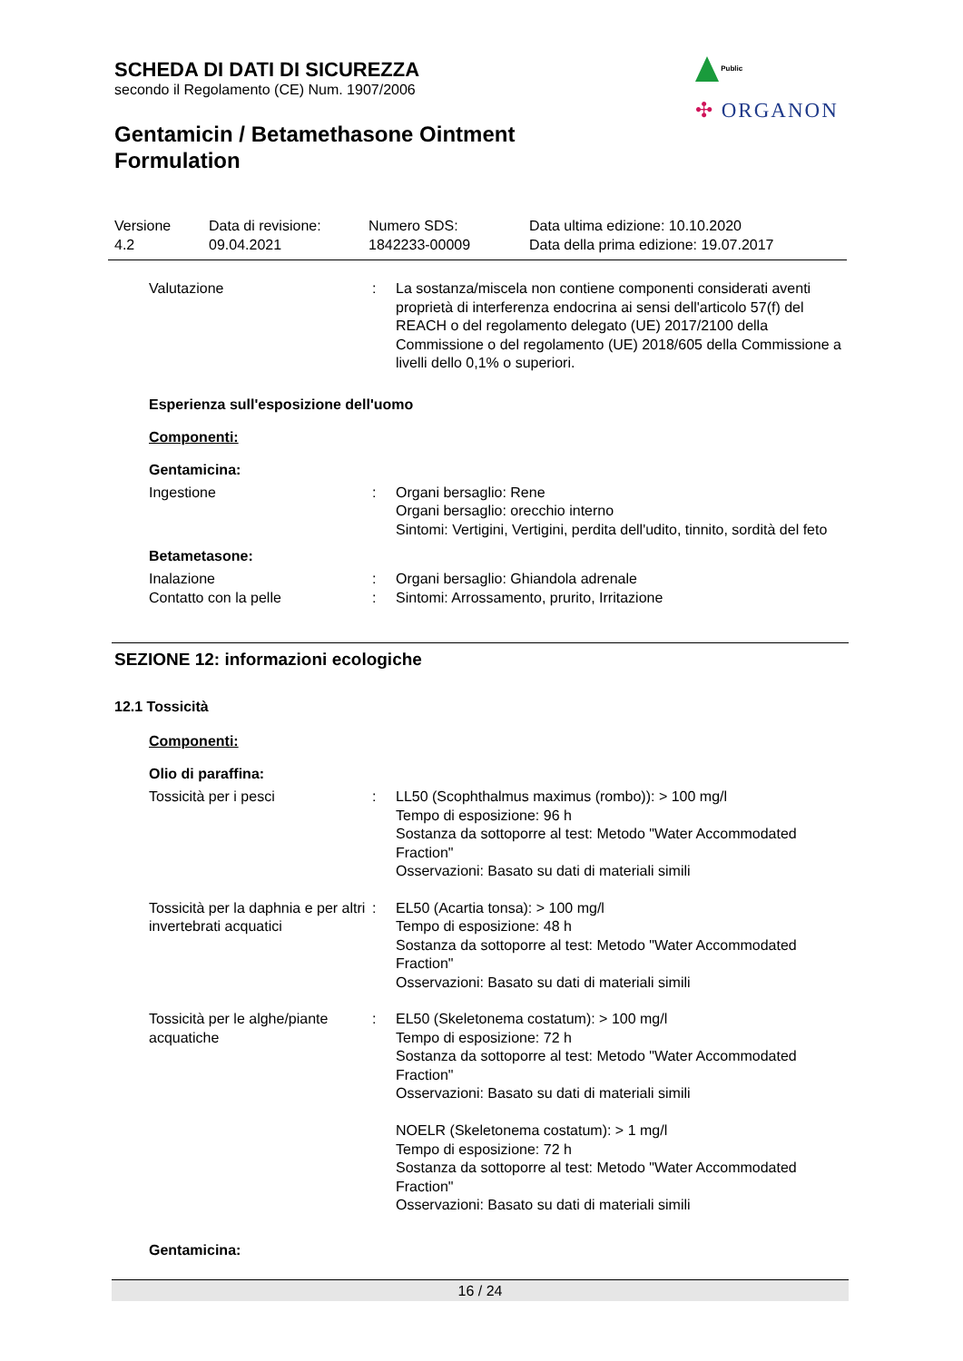SCHEDA DI DATI DI SICUREZZA
secondo il Regolamento (CE) Num. 1907/2006
Gentamicin / Betamethasone Ointment
Formulation
Public
✣ ORGANON
Versione
4.2
Data di revisione:
09.04.2021
Numero SDS:
1842233-00009
Data ultima edizione: 10.10.2020
Data della prima edizione: 19.07.2017
| Valutazione | : | La sostanza/miscela non contiene componenti considerati aventi proprietà di interferenza endocrina ai sensi dell'articolo 57(f) del REACH o del regolamento delegato (UE) 2017/2100 della Commissione o del regolamento (UE) 2018/605 della Commissione a livelli dello 0,1% o superiori. |
Esperienza sull'esposizione dell'uomo
Componenti:
Gentamicina:
| Ingestione | : | Organi bersaglio: Rene Organi bersaglio: orecchio interno Sintomi: Vertigini, Vertigini, perdita dell'udito, tinnito, sordità del feto |
Betametasone:
| Inalazione | : | Organi bersaglio: Ghiandola adrenale |
| Contatto con la pelle | : | Sintomi: Arrossamento, prurito, Irritazione |
SEZIONE 12: informazioni ecologiche
12.1 Tossicità
Componenti:
Olio di paraffina:
| Tossicità per i pesci | : | LL50 (Scophthalmus maximus (rombo)): > 100 mg/l Tempo di esposizione: 96 h Sostanza da sottoporre al test: Metodo "Water Accommodated Fraction" Osservazioni: Basato su dati di materiali simili |
| Tossicità per la daphnia e per altri invertebrati acquatici | : | EL50 (Acartia tonsa): > 100 mg/l Tempo di esposizione: 48 h Sostanza da sottoporre al test: Metodo "Water Accommodated Fraction" Osservazioni: Basato su dati di materiali simili |
| Tossicità per le alghe/piante acquatiche | : | EL50 (Skeletonema costatum): > 100 mg/l Tempo di esposizione: 72 h Sostanza da sottoporre al test: Metodo "Water Accommodated Fraction" Osservazioni: Basato su dati di materiali simili NOELR (Skeletonema costatum): > 1 mg/l Tempo di esposizione: 72 h Sostanza da sottoporre al test: Metodo "Water Accommodated Fraction" Osservazioni: Basato su dati di materiali simili |
Gentamicina:
16 / 24